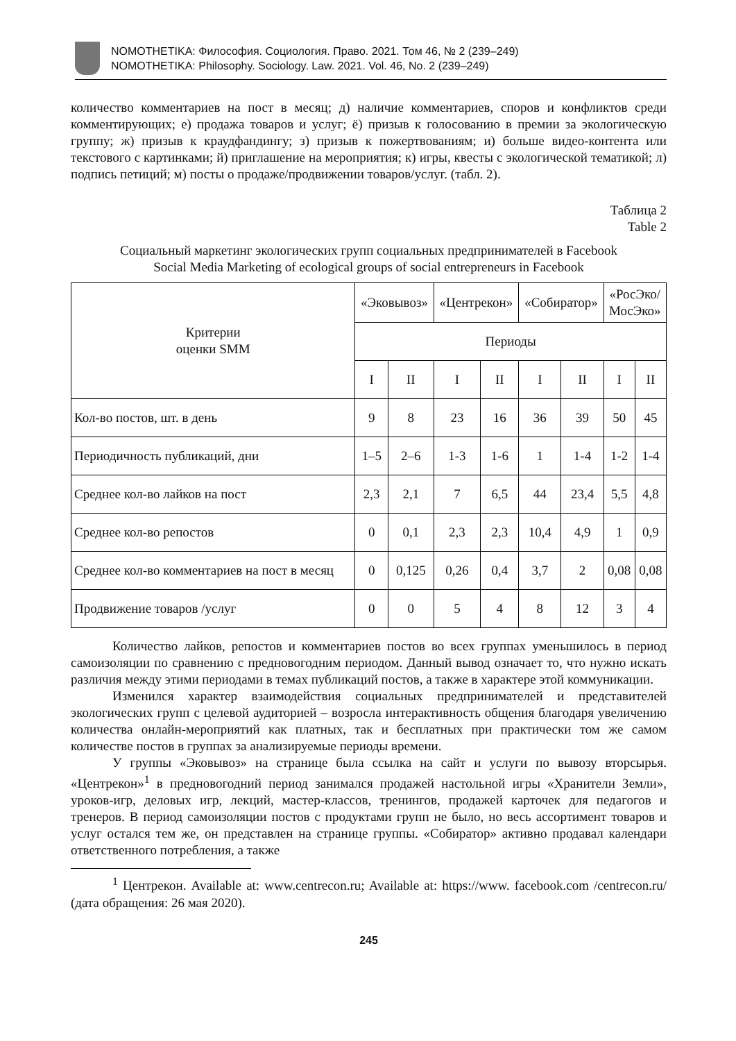NOMOTHETIKA: Философия. Социология. Право. 2021. Том 46, № 2 (239–249)
NOMOTHETIKA: Philosophy. Sociology. Law. 2021. Vol. 46, No. 2 (239–249)
количество комментариев на пост в месяц; д) наличие комментариев, споров и конфликтов среди комментирующих; е) продажа товаров и услуг; ё) призыв к голосованию в премии за экологическую группу; ж) призыв к краудфандингу; з) призыв к пожертвованиям; и) больше видео-контента или текстового с картинками; й) приглашение на мероприятия; к) игры, квесты с экологической тематикой; л) подпись петиций; м) посты о продаже/продвижении товаров/услуг. (табл. 2).
Таблица 2
Table 2
Социальный маркетинг экологических групп социальных предпринимателей в Facebook
Social Media Marketing of ecological groups of social entrepreneurs in Facebook
| Критерии оценки SMM | «Эковывоз» | | «Центрекон» | | «Собиратор» | | «РосЭко/ МосЭко» | |
| --- | --- | --- | --- | --- | --- | --- | --- | --- |
| | Периоды | | | | | | | |
| | I | II | I | II | I | II | I | II |
| Кол-во постов, шт. в день | 9 | 8 | 23 | 16 | 36 | 39 | 50 | 45 |
| Периодичность публикаций, дни | 1–5 | 2–6 | 1-3 | 1-6 | 1 | 1-4 | 1-2 | 1-4 |
| Среднее кол-во лайков на пост | 2,3 | 2,1 | 7 | 6,5 | 44 | 23,4 | 5,5 | 4,8 |
| Среднее кол-во репостов | 0 | 0,1 | 2,3 | 2,3 | 10,4 | 4,9 | 1 | 0,9 |
| Среднее кол-во комментариев на пост в месяц | 0 | 0,125 | 0,26 | 0,4 | 3,7 | 2 | 0,08 | 0,08 |
| Продвижение товаров /услуг | 0 | 0 | 5 | 4 | 8 | 12 | 3 | 4 |
Количество лайков, репостов и комментариев постов во всех группах уменьшилось в период самоизоляции по сравнению с предновогодним периодом. Данный вывод означает то, что нужно искать различия между этими периодами в темах публикаций постов, а также в характере этой коммуникации.
Изменился характер взаимодействия социальных предпринимателей и представителей экологических групп с целевой аудиторией – возросла интерактивность общения благодаря увеличению количества онлайн-мероприятий как платных, так и бесплатных при практически том же самом количестве постов в группах за анализируемые периоды времени.
У группы «Эковывоз» на странице была ссылка на сайт и услуги по вывозу вторсырья. «Центрекон»<sup>1</sup> в предновогодний период занимался продажей настольной игры «Хранители Земли», уроков-игр, деловых игр, лекций, мастер-классов, тренингов, продажей карточек для педагогов и тренеров. В период самоизоляции постов с продуктами групп не было, но весь ассортимент товаров и услуг остался тем же, он представлен на странице группы. «Собиратор» активно продавал календари ответственного потребления, а также
<sup>1</sup> Центрекон. Available at: www.centrecon.ru; Available at: https://www. facebook.com /centrecon.ru/ (дата обращения: 26 мая 2020).
245